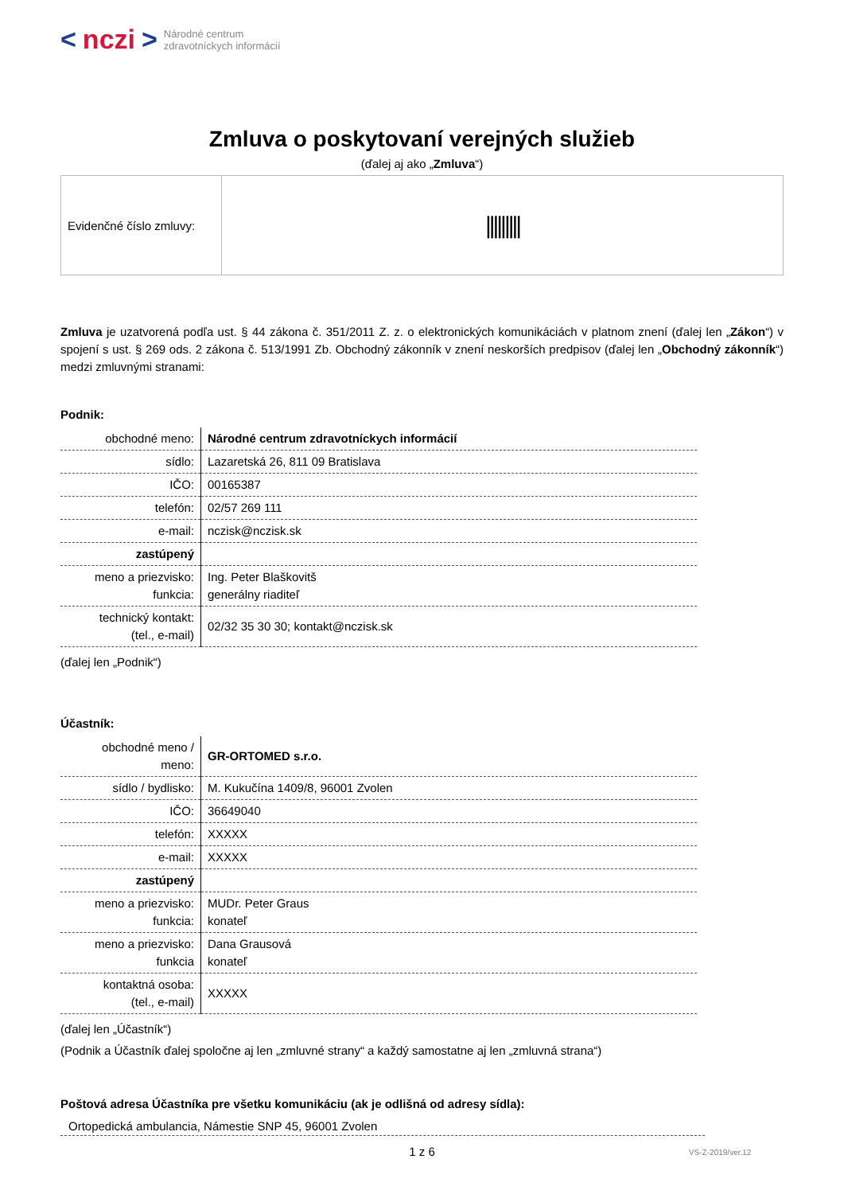< nczi > Národné centrum
zdravotníckych informácií
Zmluva o poskytovaní verejných služieb
(ďalej aj ako „Zmluva“)
| Evidenčné číslo zmluvy: | ///////// |
Zmluva je uzatvorená podľa ust. § 44 zákona č. 351/2011 Z. z. o elektronických komunikáciách v platnom znení (ďalej len „Zákon“) v spojení s ust. § 269 ods. 2 zákona č. 513/1991 Zb. Obchodný zákonník v znení neskorších predpisov (ďalej len „Obchodný zákonník“) medzi zmluvnými stranami:
Podnik:
| obchodné meno: | Národné centrum zdravotníckych informácií |
| sídlo: | Lazaretská 26, 811 09 Bratislava |
| IČO: | 00165387 |
| telefón: | 02/57 269 111 |
| e-mail: | nczisk@nczisk.sk |
| zastúpený | |
| meno a priezvisko: funkcia: | Ing. Peter Blaškovitš generálny riaditeľ |
| technický kontakt: (tel., e-mail) | 02/32 35 30 30; kontakt@nczisk.sk |
(ďalej len „Podnik“)
Účastník:
| obchodné meno / meno: | GR-ORTOMED s.r.o. |
| sídlo / bydlisko: | M. Kukučína 1409/8, 96001 Zvolen |
| IČO: | 36649040 |
| telefón: | XXXXX |
| e-mail: | XXXXX |
| zastúpený | |
| meno a priezvisko: funkcia: | MUDr. Peter Graus konateľ |
| meno a priezvisko: funkcia | Dana Grausová konateľ |
| kontaktná osoba: (tel., e-mail) | XXXXX |
(ďalej len „Účastník“)
(Podnik a Účastník ďalej spoločne aj len „zmluvné strany“ a každý samostatne aj len „zmluvná strana“)
Poštová adresa Účastníka pre všetku komunikáciu (ak je odlišná od adresy sídla):
Ortopedická ambulancia, Námestie SNP 45, 96001 Zvolen
1 z 6 VS-Z-2019/ver.12